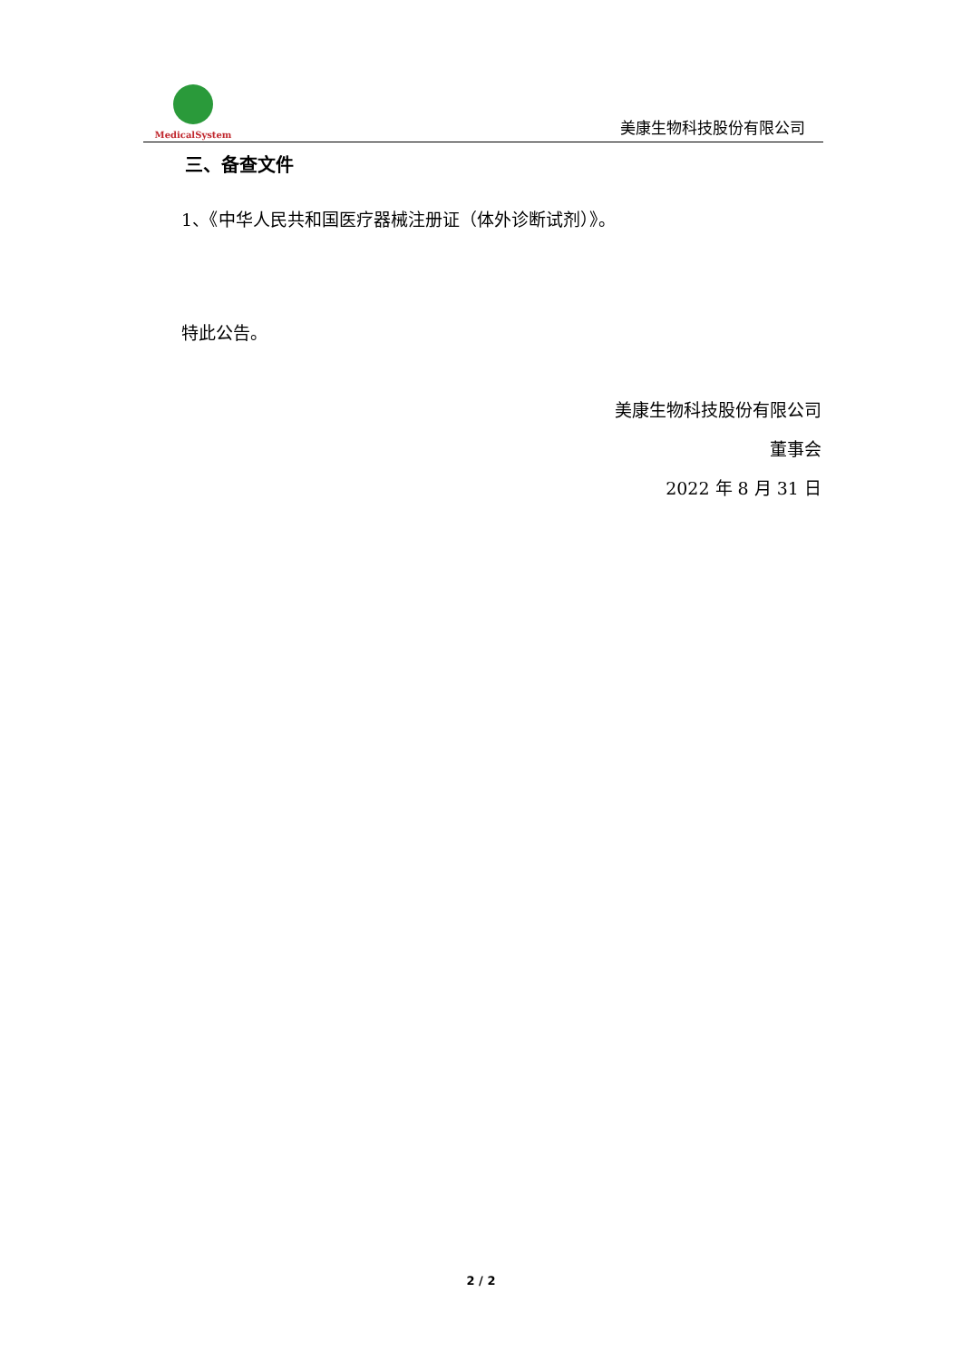MedicalSystem
美康生物科技股份有限公司
三、备查文件
1、《中华人民共和国医疗器械注册证（体外诊断试剂）》。
特此公告。
美康生物科技股份有限公司
董事会
2022 年 8 月 31 日
2 / 2